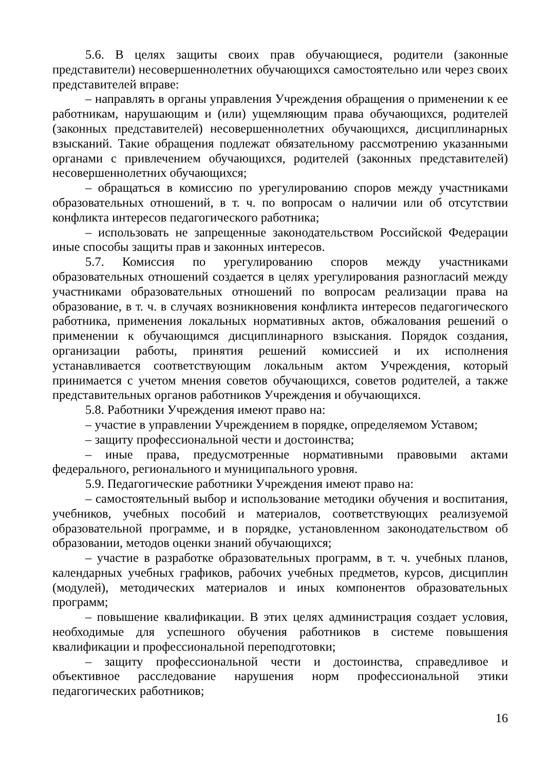5.6. В целях защиты своих прав обучающиеся, родители (законные представители) несовершеннолетних обучающихся самостоятельно или через своих представителей вправе:
– направлять в органы управления Учреждения обращения о применении к ее работникам, нарушающим и (или) ущемляющим права обучающихся, родителей (законных представителей) несовершеннолетних обучающихся, дисциплинарных взысканий. Такие обращения подлежат обязательному рассмотрению указанными органами с привлечением обучающихся, родителей (законных представителей) несовершеннолетних обучающихся;
– обращаться в комиссию по урегулированию споров между участниками образовательных отношений, в т. ч. по вопросам о наличии или об отсутствии конфликта интересов педагогического работника;
– использовать не запрещенные законодательством Российской Федерации иные способы защиты прав и законных интересов.
5.7. Комиссия по урегулированию споров между участниками образовательных отношений создается в целях урегулирования разногласий между участниками образовательных отношений по вопросам реализации права на образование, в т. ч. в случаях возникновения конфликта интересов педагогического работника, применения локальных нормативных актов, обжалования решений о применении к обучающимся дисциплинарного взыскания. Порядок создания, организации работы, принятия решений комиссией и их исполнения устанавливается соответствующим локальным актом Учреждения, который принимается с учетом мнения советов обучающихся, советов родителей, а также представительных органов работников Учреждения и обучающихся.
5.8. Работники Учреждения имеют право на:
– участие в управлении Учреждением в порядке, определяемом Уставом;
– защиту профессиональной чести и достоинства;
– иные права, предусмотренные нормативными правовыми актами федерального, регионального и муниципального уровня.
5.9. Педагогические работники Учреждения имеют право на:
– самостоятельный выбор и использование методики обучения и воспитания, учебников, учебных пособий и материалов, соответствующих реализуемой образовательной программе, и в порядке, установленном законодательством об образовании, методов оценки знаний обучающихся;
– участие в разработке образовательных программ, в т. ч. учебных планов, календарных учебных графиков, рабочих учебных предметов, курсов, дисциплин (модулей), методических материалов и иных компонентов образовательных программ;
– повышение квалификации. В этих целях администрация создает условия, необходимые для успешного обучения работников в системе повышения квалификации и профессиональной переподготовки;
– защиту профессиональной чести и достоинства, справедливое и объективное расследование нарушения норм профессиональной этики педагогических работников;
16